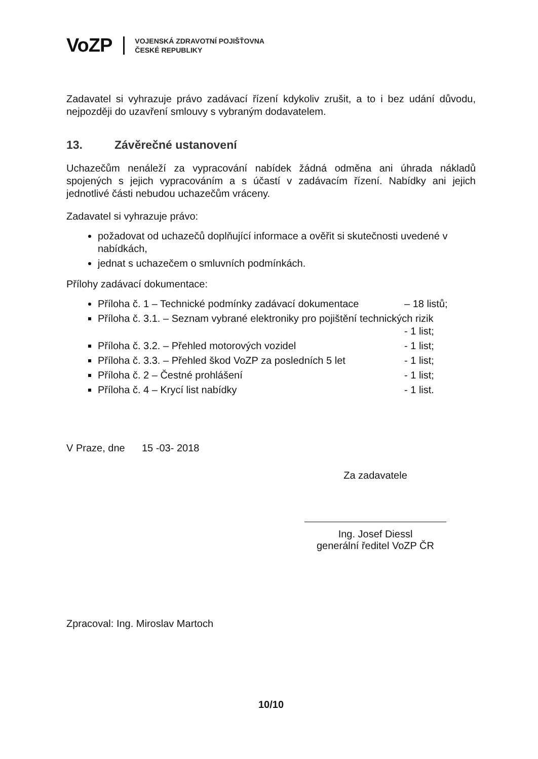VoZP
VOJENSKÁ ZDRAVOTNÍ POJIŠŤOVNA
ČESKÉ REPUBLIKY
Zadavatel si vyhrazuje právo zadávací řízení kdykoliv zrušit, a to i bez udání důvodu, nejpozději do uzavření smlouvy s vybraným dodavatelem.
13. Závěrečné ustanovení
Uchazečům nenáleží za vypracování nabídek žádná odměna ani úhrada nákladů spojených s jejich vypracováním a s účastí v zadávacím řízení. Nabídky ani jejich jednotlivé části nebudou uchazečům vráceny.
Zadavatel si vyhrazuje právo:
požadovat od uchazečů doplňující informace a ověřit si skutečnosti uvedené v nabídkách,
jednat s uchazečem o smluvních podmínkách.
Přílohy zadávací dokumentace:
Příloha č. 1 – Technické podmínky zadávací dokumentace – 18 listů;
Příloha č. 3.1. – Seznam vybrané elektroniky pro pojištění technických rizik
- 1 list;
Příloha č. 3.2. – Přehled motorových vozidel - 1 list;
Příloha č. 3.3. – Přehled škod VoZP za posledních 5 let - 1 list;
Příloha č. 2 – Čestné prohlášení - 1 list;
Příloha č. 4 – Krycí list nabídky - 1 list.
V Praze, dne 15 -03- 2018
Za zadavatele
Ing. Josef Diessl
generální ředitel VoZP ČR
Zpracoval: Ing. Miroslav Martoch
10/10